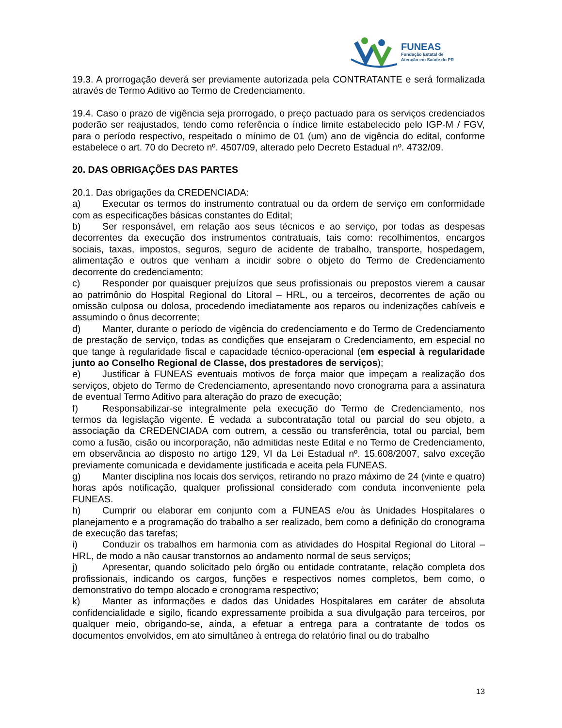FUNEAS
Fundação Estatal de
Atenção em Saúde do PR
19.3. A prorrogação deverá ser previamente autorizada pela CONTRATANTE e será formalizada através de Termo Aditivo ao Termo de Credenciamento.
19.4. Caso o prazo de vigência seja prorrogado, o preço pactuado para os serviços credenciados poderão ser reajustados, tendo como referência o índice limite estabelecido pelo IGP-M / FGV, para o período respectivo, respeitado o mínimo de 01 (um) ano de vigência do edital, conforme estabelece o art. 70 do Decreto nº. 4507/09, alterado pelo Decreto Estadual nº. 4732/09.
20. DAS OBRIGAÇÕES DAS PARTES
20.1. Das obrigações da CREDENCIADA:
a) Executar os termos do instrumento contratual ou da ordem de serviço em conformidade com as especificações básicas constantes do Edital;
b) Ser responsável, em relação aos seus técnicos e ao serviço, por todas as despesas decorrentes da execução dos instrumentos contratuais, tais como: recolhimentos, encargos sociais, taxas, impostos, seguros, seguro de acidente de trabalho, transporte, hospedagem, alimentação e outros que venham a incidir sobre o objeto do Termo de Credenciamento decorrente do credenciamento;
c) Responder por quaisquer prejuízos que seus profissionais ou prepostos vierem a causar ao patrimônio do Hospital Regional do Litoral – HRL, ou a terceiros, decorrentes de ação ou omissão culposa ou dolosa, procedendo imediatamente aos reparos ou indenizações cabíveis e assumindo o ônus decorrente;
d) Manter, durante o período de vigência do credenciamento e do Termo de Credenciamento de prestação de serviço, todas as condições que ensejaram o Credenciamento, em especial no que tange à regularidade fiscal e capacidade técnico-operacional (em especial à regularidade junto ao Conselho Regional de Classe, dos prestadores de serviços);
e) Justificar à FUNEAS eventuais motivos de força maior que impeçam a realização dos serviços, objeto do Termo de Credenciamento, apresentando novo cronograma para a assinatura de eventual Termo Aditivo para alteração do prazo de execução;
f) Responsabilizar-se integralmente pela execução do Termo de Credenciamento, nos termos da legislação vigente. É vedada a subcontratação total ou parcial do seu objeto, a associação da CREDENCIADA com outrem, a cessão ou transferência, total ou parcial, bem como a fusão, cisão ou incorporação, não admitidas neste Edital e no Termo de Credenciamento, em observância ao disposto no artigo 129, VI da Lei Estadual nº. 15.608/2007, salvo exceção previamente comunicada e devidamente justificada e aceita pela FUNEAS.
g) Manter disciplina nos locais dos serviços, retirando no prazo máximo de 24 (vinte e quatro) horas após notificação, qualquer profissional considerado com conduta inconveniente pela FUNEAS.
h) Cumprir ou elaborar em conjunto com a FUNEAS e/ou às Unidades Hospitalares o planejamento e a programação do trabalho a ser realizado, bem como a definição do cronograma de execução das tarefas;
i) Conduzir os trabalhos em harmonia com as atividades do Hospital Regional do Litoral – HRL, de modo a não causar transtornos ao andamento normal de seus serviços;
j) Apresentar, quando solicitado pelo órgão ou entidade contratante, relação completa dos profissionais, indicando os cargos, funções e respectivos nomes completos, bem como, o demonstrativo do tempo alocado e cronograma respectivo;
k) Manter as informações e dados das Unidades Hospitalares em caráter de absoluta confidencialidade e sigilo, ficando expressamente proibida a sua divulgação para terceiros, por qualquer meio, obrigando-se, ainda, a efetuar a entrega para a contratante de todos os documentos envolvidos, em ato simultâneo à entrega do relatório final ou do trabalho
13